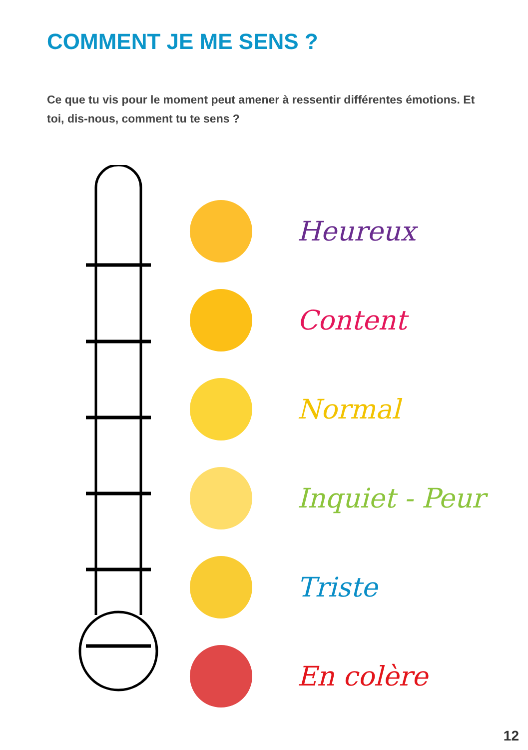COMMENT JE ME SENS ?
Ce que tu vis pour le moment peut amener à ressentir différentes émotions. Et toi, dis-nous, comment tu te sens ?
Heureux
Content
Normal
Inquiet - Peur
Triste
En colère
12